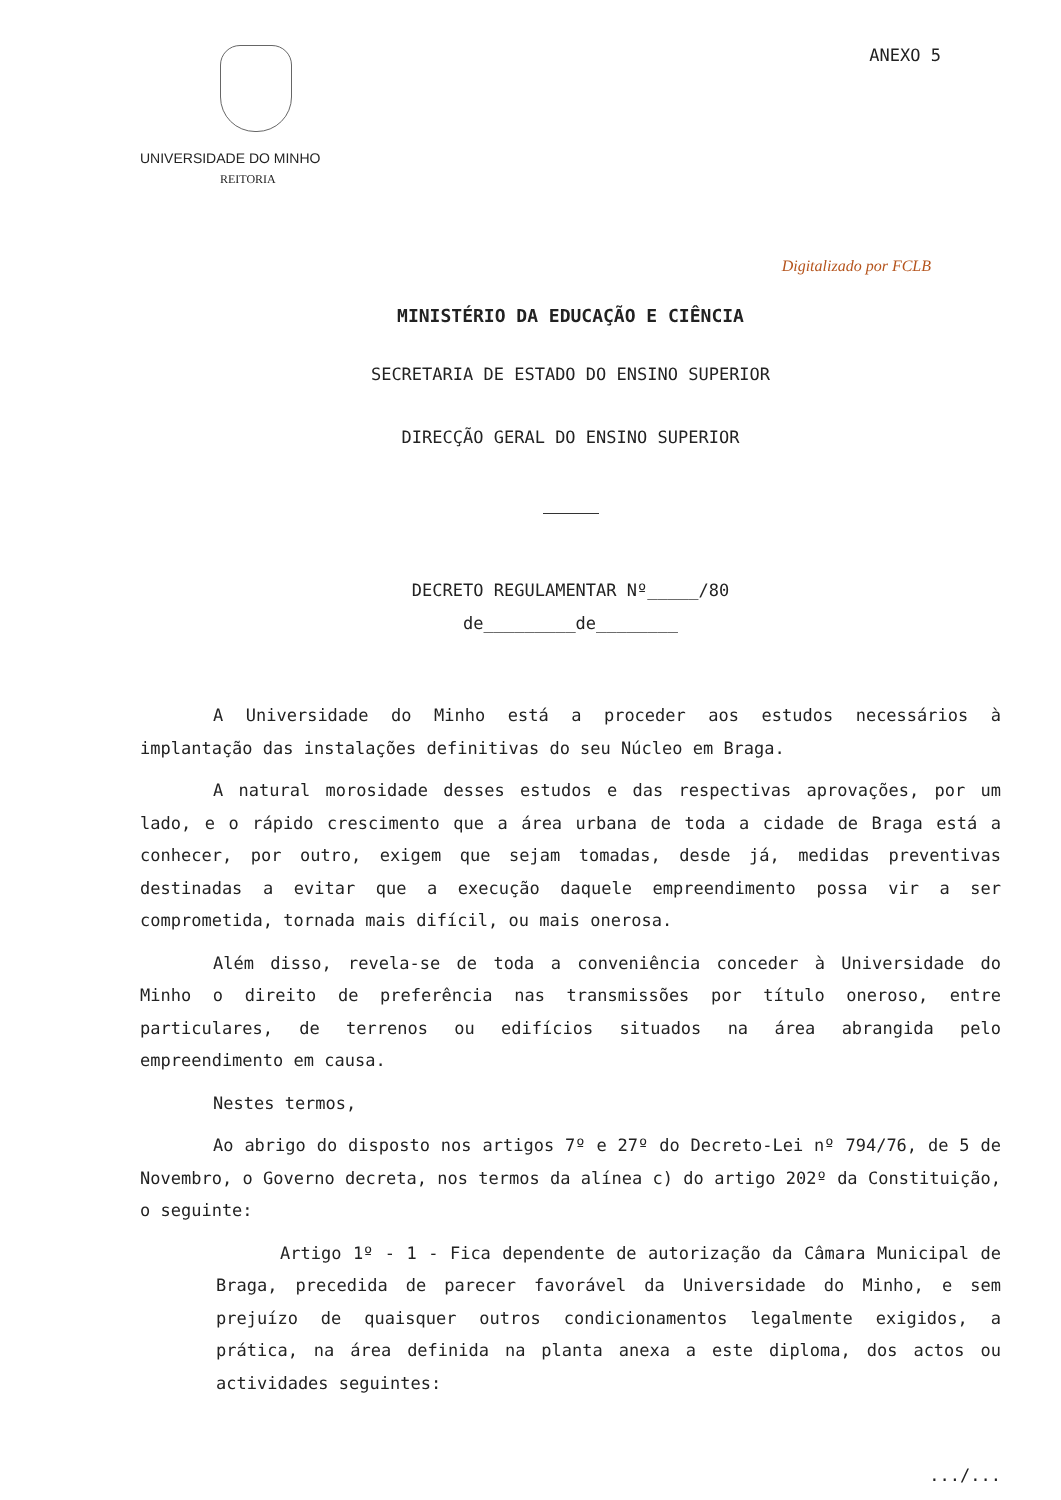UNIVERSIDADE DO MINHO
REITORIA
ANEXO 5
Digitalizado por FCLB
MINISTÉRIO DA EDUCAÇÃO E CIÊNCIA
SECRETARIA DE ESTADO DO ENSINO SUPERIOR
DIRECÇÃO GERAL DO ENSINO SUPERIOR
DECRETO REGULAMENTAR Nº_____/80
de_________de________
A Universidade do Minho está a proceder aos estudos necessários à implantação das instalações definitivas do seu Núcleo em Braga.
A natural morosidade desses estudos e das respectivas aprovações, por um lado, e o rápido crescimento que a área urbana de toda a cidade de Braga está a conhecer, por outro, exigem que sejam tomadas, desde já, medidas preventivas destinadas a evitar que a execução daquele empreendimento possa vir a ser comprometida, tornada mais difícil, ou mais onerosa.
Além disso, revela-se de toda a conveniência conceder à Universidade do Minho o direito de preferência nas transmissões por título oneroso, entre particulares, de terrenos ou edifícios situados na área abrangida pelo empreendimento em causa.
Nestes termos,
Ao abrigo do disposto nos artigos 7º e 27º do Decreto-Lei nº 794/76, de 5 de Novembro, o Governo decreta, nos termos da alínea c) do artigo 202º da Constituição, o seguinte:
Artigo 1º - 1 - Fica dependente de autorização da Câmara Municipal de Braga, precedida de parecer favorável da Universidade do Minho, e sem prejuízo de quaisquer outros condicionamentos legalmente exigidos, a prática, na área definida na planta anexa a este diploma, dos actos ou actividades seguintes:
.../...